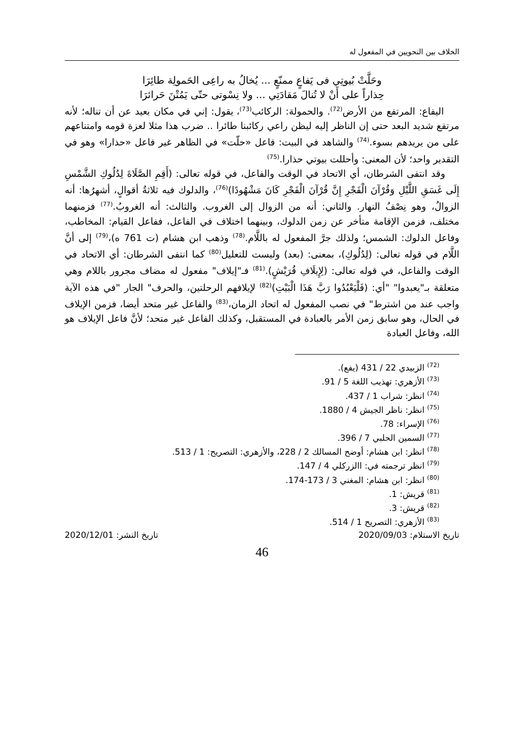الخلاف بين النحويين في المفعول له
وحَلَّتْ بُيوتِي فى يَفاعٍ ممنّعٍ ... يُخالُ به راعِى الحَمولِة طائِرَا
حِذاراً على أَنْ لا تُنالَ مَقادَتِي ... ولا نِسْوتى حتّى يَمُتْنَ حَرائرَا
اليفاع: المرتفع من الأرض<sup>(72)</sup>. والحمولة: الركائب<sup>(73)</sup>، يقول: إني في مكان بعيد عن أن تناله؛ لأنه مرتفع شديد البعد حتى إن الناظر إليه ليظن راعي ركائبنا طائرا .. ضرب هذا مثلا لعزة قومه وامتناعهم على من يريدهم بسوء.<sup>(74)</sup> والشاهد في البيت: فاعل «حلّت» في الظاهر غير فاعل «حذارا» وهو في التقدير واحد؛ لأن المعنى: وأحللت بيوتي حذارا.<sup>(75)</sup>
وقد انتفى الشرطان، أي الاتحاد في الوقت والفاعل، في قوله تعالى: (أَقِمِ الصَّلَاةَ لِدُلُوكِ الشَّمْسِ إِلَى غَسَقِ اللَّيْلِ وَقُرْآنَ الْفَجْرِ إِنَّ قُرْآنَ الْفَجْرِ كَانَ مَشْهُودًا)<sup>(76)</sup>، والدلوك فيه ثلاثةُ أقوالٍ، أشهرُها: أنه الزوالُ، وهو نِصْفُ النهار. والثاني: أنه من الزوال إلى الغروب. والثالث: أنه الغروبُ.<sup>(77)</sup> فزمنهما مختلف، فزمن الإقامة متأخر عن زمن الدلوك، وبينهما اختلاف في الفاعل، ففاعل القيام: المخاطب، وفاعل الدلوك: الشمس؛ ولذلك جرَّ المفعول له باللَّام.<sup>(78)</sup> وذهب ابن هشام (ت 761 ه)،<sup>(79)</sup> إلى أنَّ اللَّام في قوله تعالى: (لِدُلُوكِ)، بمعنى: (بعد) وليست للتعليل<sup>(80)</sup> كما انتفى الشرطان: أي الاتحاد في الوقت والفاعل، في قوله تعالى: (لِإِيلَافِ قُرَيْشٍ).<sup>(81)</sup> فـ"إيلاف" مفعول له مضاف مجرور باللام وهي متعلقة بـ"يعبدوا" "أي: (فَلْيَعْبُدُوا رَبَّ هَذَا الْبَيْتِ)<sup>(82)</sup> لإيلافهم الرحلتين، والحرف" الجار "في هذه الآية واجب عند من اشترط" في نصب المفعول له اتحاد الزمان،<sup>(83)</sup> والفاعل غير متحد أيضا، فزمن الإيلاف في الحال، وهو سابق زمن الأمر بالعبادة في المستقبل، وكذلك الفاعل غير متحد؛ لأنَّ فاعل الإيلاف هو الله، وفاعل العبادة
<sup>(72)</sup> الزبيدي 22 / 431 (يفع).
<sup>(73)</sup> الأزهري: تهذيب اللغة 5 / 91.
<sup>(74)</sup> انظر: شراب 1 / 437.
<sup>(75)</sup> انظر: ناظر الجيش 4 / 1880.
<sup>(76)</sup> الإسراء: 78.
<sup>(77)</sup> السمين الحلبي 7 / 396.
<sup>(78)</sup> انظر: ابن هشام: أوضح المسالك 2 / 228، والأزهري: التصريح: 1 / 513.
<sup>(79)</sup> انظر ترجمته في: االزركلي 4 / 147.
<sup>(80)</sup> انظر: ابن هشام: المغني 3 / 173-174.
<sup>(81)</sup> قريش: 1.
<sup>(82)</sup> قريش: 3.
<sup>(83)</sup> الأزهري: التصريح 1 / 514.
تاريخ الاستلام: 2020/09/03 تاريخ النشر: 2020/12/01
46